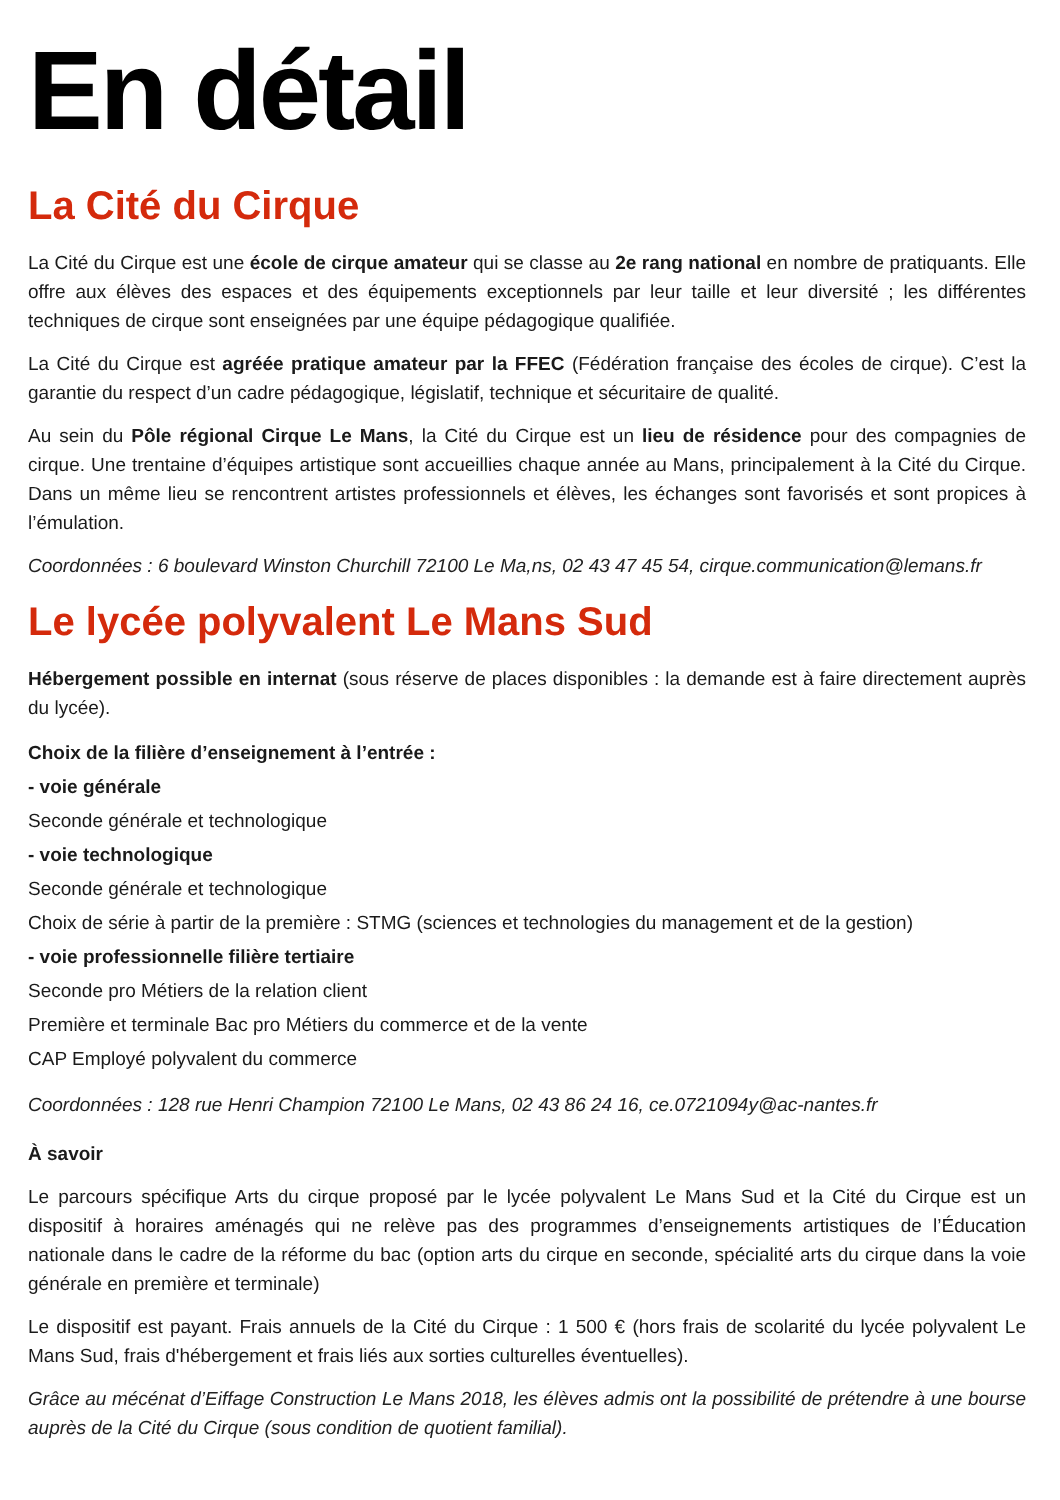En détail
La Cité du Cirque
La Cité du Cirque est une école de cirque amateur qui se classe au 2e rang national en nombre de pratiquants. Elle offre aux élèves des espaces et des équipements exceptionnels par leur taille et leur diversité ; les différentes techniques de cirque sont enseignées par une équipe pédagogique qualifiée.
La Cité du Cirque est agréée pratique amateur par la FFEC (Fédération française des écoles de cirque). C’est la garantie du respect d’un cadre pédagogique, législatif, technique et sécuritaire de qualité.
Au sein du Pôle régional Cirque Le Mans, la Cité du Cirque est un lieu de résidence pour des compagnies de cirque. Une trentaine d’équipes artistique sont accueillies chaque année au Mans, principalement à la Cité du Cirque. Dans un même lieu se rencontrent artistes professionnels et élèves, les échanges sont favorisés et sont propices à l’émulation.
Coordonnées : 6 boulevard Winston Churchill 72100 Le Ma,ns, 02 43 47 45 54, cirque.communication@lemans.fr
Le lycée polyvalent Le Mans Sud
Hébergement possible en internat (sous réserve de places disponibles : la demande est à faire directement auprès du lycée).
Choix de la filière d’enseignement à l’entrée :
- voie générale
Seconde générale et technologique
- voie technologique
Seconde générale et technologique
Choix de série à partir de la première : STMG (sciences et technologies du management et de la gestion)
- voie professionnelle filière tertiaire
Seconde pro Métiers de la relation client
Première et terminale Bac pro Métiers du commerce et de la vente
CAP Employé polyvalent du commerce
Coordonnées : 128 rue Henri Champion 72100 Le Mans, 02 43 86 24 16, ce.0721094y@ac-nantes.fr
À savoir
Le parcours spécifique Arts du cirque proposé par le lycée polyvalent Le Mans Sud et la Cité du Cirque est un dispositif à horaires aménagés qui ne relève pas des programmes d’enseignements artistiques de l’Éducation nationale dans le cadre de la réforme du bac (option arts du cirque en seconde, spécialité arts du cirque dans la voie générale en première et terminale)
Le dispositif est payant. Frais annuels de la Cité du Cirque : 1 500 € (hors frais de scolarité du lycée polyvalent Le Mans Sud, frais d'hébergement et frais liés aux sorties culturelles éventuelles).
Grâce au mécénat d’Eiffage Construction Le Mans 2018, les élèves admis ont la possibilité de prétendre à une bourse auprès de la Cité du Cirque (sous condition de quotient familial).